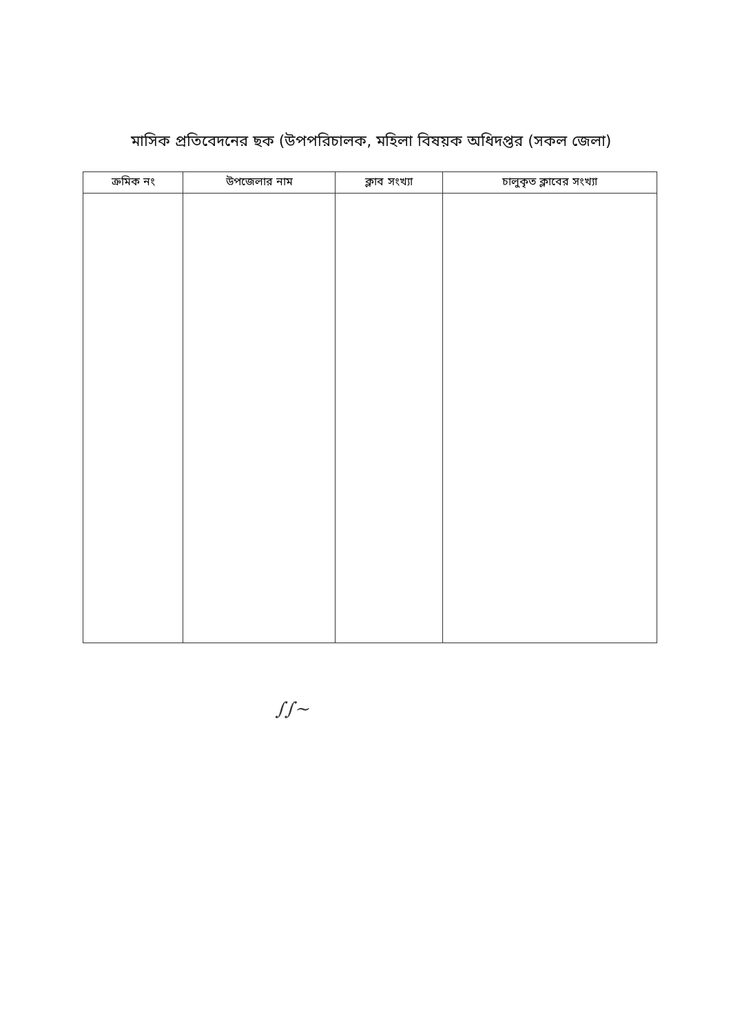মাসিক প্রতিবেদনের ছক (উপপরিচালক, মহিলা বিষয়ক অধিদপ্তর (সকল জেলা)
| ক্রমিক নং | উপজেলার নাম | ক্লাব সংখ্যা | চালুকৃত ক্লাবের সংখ্যা |
| --- | --- | --- | --- |
∫∫~